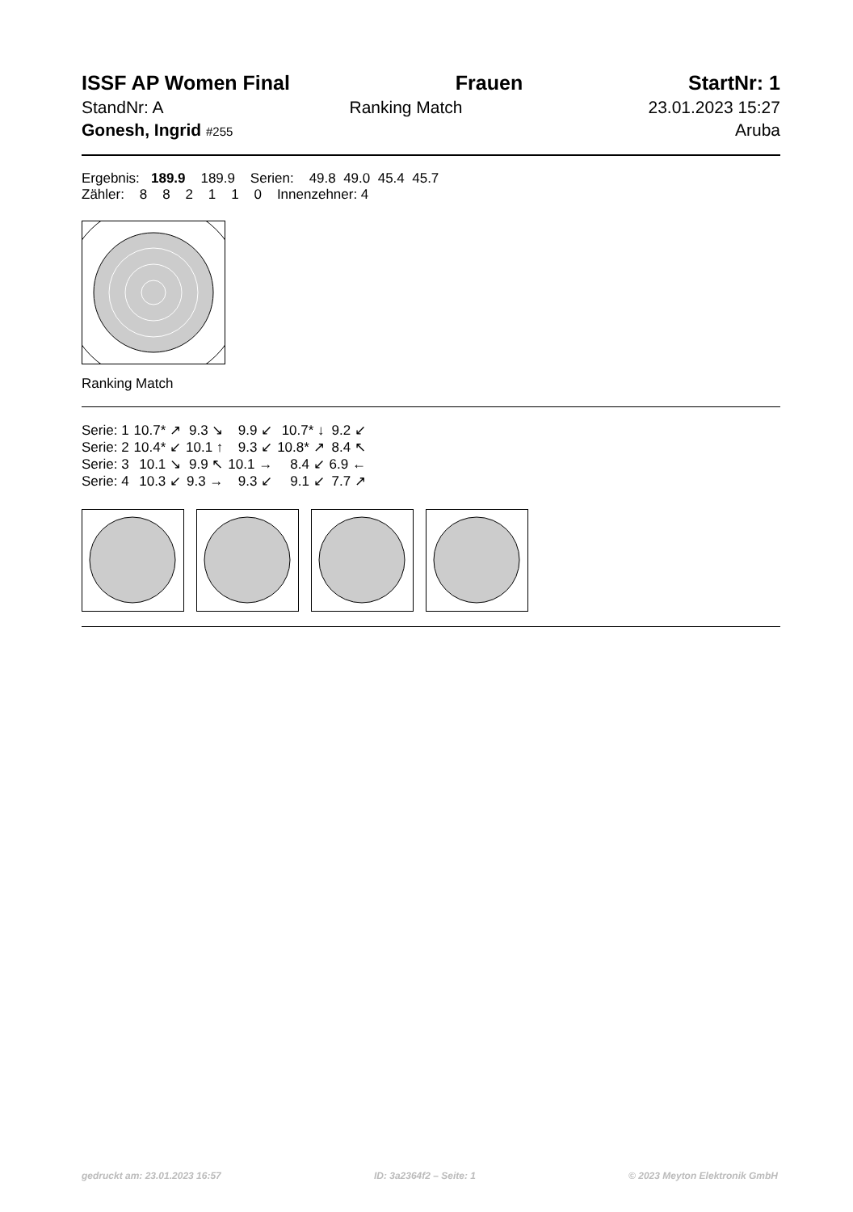ISSF AP Women Final Frauen StartNr: 1
StandNr: A Ranking Match 23.01.2023 15:27
Gonesh, Ingrid #255 Aruba
Ergebnis: 189.9 189.9 Serien: 49.8 49.0 45.4 45.7
Zähler: 8 8 2 1 1 0 Innenzehner: 4
Ranking Match
| Serie: 1 | 10.7* ↗ | 9.3 ↘ | 9.9 ↙ | 10.7* ↓ | 9.2 ↙ |
| Serie: 2 | 10.4* ↙ | 10.1 ↑ | 9.3 ↙ | 10.8* ↗ | 8.4 ↖ |
| Serie: 3 | 10.1 ↘ | 9.9 ↖ | 10.1 → | 8.4 ↙ | 6.9 ← |
| Serie: 4 | 10.3 ↙ | 9.3 → | 9.3 ↙ | 9.1 ↙ | 7.7 ↗ |
gedruckt am: 23.01.2023 16:57 ID: 3a2364f2 – Seite: 1 © 2023 Meyton Elektronik GmbH